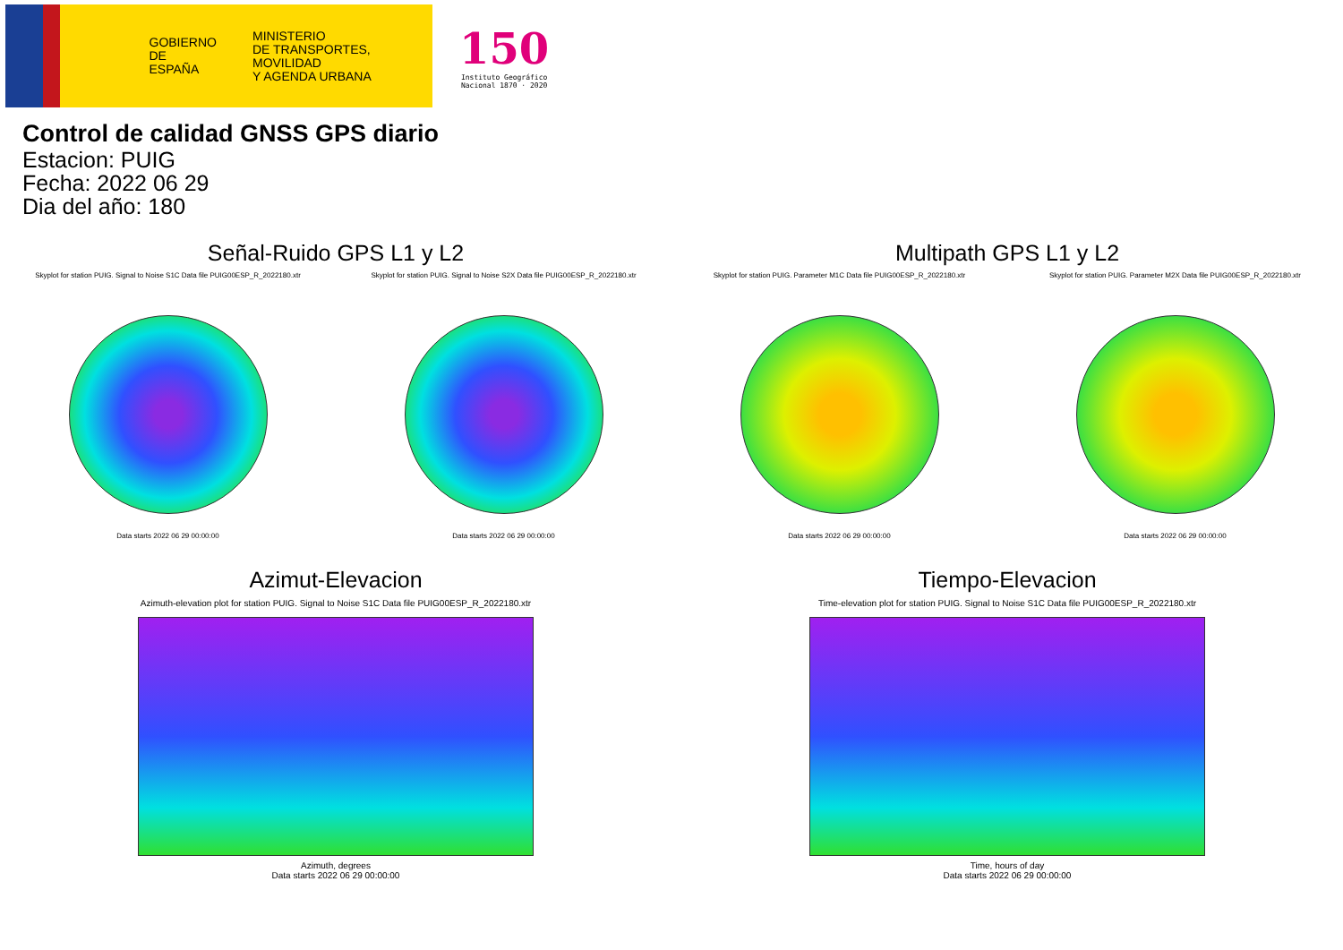GOBIERNO
DE ESPAÑA MINISTERIO
DE TRANSPORTES, MOVILIDAD
Y AGENDA URBANA
150
Instituto Geográfico
Nacional 1870 · 2020
Control de calidad GNSS GPS diario
Estacion: PUIG
Fecha: 2022 06 29
Dia del año: 180
Señal-Ruido GPS L1 y L2
Skyplot for station PUIG. Signal to Noise S1C Data file PUIG00ESP_R_2022180.xtr
Data starts 2022 06 29 00:00:00
Skyplot for station PUIG. Signal to Noise S2X Data file PUIG00ESP_R_2022180.xtr
Data starts 2022 06 29 00:00:00
Multipath GPS L1 y L2
Skyplot for station PUIG. Parameter M1C Data file PUIG00ESP_R_2022180.xtr
Data starts 2022 06 29 00:00:00
Skyplot for station PUIG. Parameter M2X Data file PUIG00ESP_R_2022180.xtr
Data starts 2022 06 29 00:00:00
Azimut-Elevacion
Azimuth-elevation plot for station PUIG. Signal to Noise S1C Data file PUIG00ESP_R_2022180.xtr
Azimuth, degrees
Data starts 2022 06 29 00:00:00
Tiempo-Elevacion
Time-elevation plot for station PUIG. Signal to Noise S1C Data file PUIG00ESP_R_2022180.xtr
Time, hours of day
Data starts 2022 06 29 00:00:00